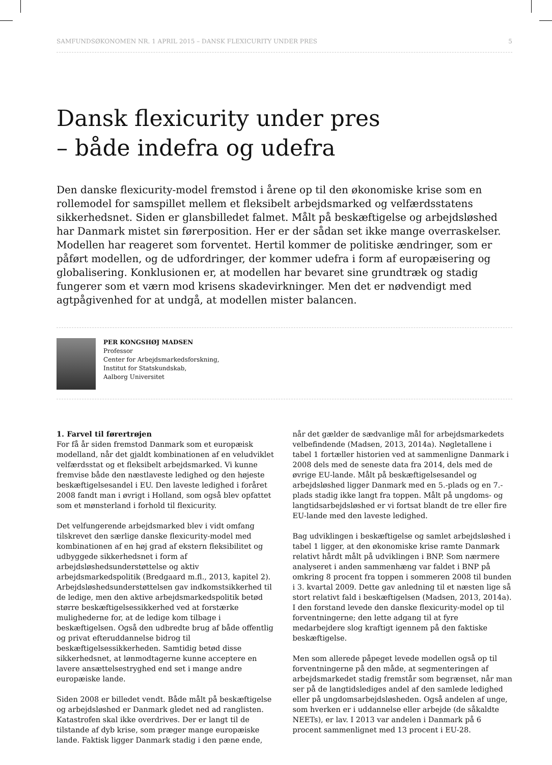SAMFUNDSØKONOMEN NR. 1 APRIL 2015 – DANSK FLEXICURITY UNDER PRES 5
Dansk flexicurity under pres
– både indefra og udefra
Den danske flexicurity-model fremstod i årene op til den økonomiske krise som en rollemodel for samspillet mellem et fleksibelt arbejdsmarked og velfærdsstatens sikkerhedsnet. Siden er glansbilledet falmet. Målt på beskæftigelse og arbejdsløshed har Danmark mistet sin førerposition. Her er der sådan set ikke mange overraskelser. Modellen har reageret som forventet. Hertil kommer de politiske ændringer, som er påført modellen, og de udfordringer, der kommer udefra i form af europæisering og globalisering. Konklusionen er, at modellen har bevaret sine grundtræk og stadig fungerer som et værn mod krisens skadevirkninger. Men det er nødvendigt med agtpågivenhed for at undgå, at modellen mister balancen.
PER KONGSHØJ MADSEN
Professor
Center for Arbejdsmarkedsforskning,
Institut for Statskundskab,
Aalborg Universitet
1. Farvel til førertrøjen
For få år siden fremstod Danmark som et europæisk modelland, når det gjaldt kombinationen af en veludviklet velfærdsstat og et fleksibelt arbejdsmarked. Vi kunne fremvise både den næstlaveste ledighed og den højeste beskæftigelsesandel i EU. Den laveste ledighed i foråret 2008 fandt man i øvrigt i Holland, som også blev opfattet som et mønsterland i forhold til flexicurity.
Det velfungerende arbejdsmarked blev i vidt omfang tilskrevet den særlige danske flexicurity-model med kombinationen af en høj grad af ekstern fleksibilitet og udbyggede sikkerhedsnet i form af arbejdsløshedsunderstøttelse og aktiv arbejdsmarkedspolitik (Bredgaard m.fl., 2013, kapitel 2). Arbejdsløshedsunderstøttelsen gav indkomstsikkerhed til de ledige, men den aktive arbejdsmarkedspolitik betød større beskæftigelsessikkerhed ved at forstærke mulighederne for, at de ledige kom tilbage i beskæftigelsen. Også den udbredte brug af både offentlig og privat efteruddannelse bidrog til beskæftigelsessikkerheden. Samtidig betød disse sikkerhedsnet, at lønmodtagerne kunne acceptere en lavere ansættelsestryghed end set i mange andre europæiske lande.
Siden 2008 er billedet vendt. Både målt på beskæftigelse og arbejdsløshed er Danmark gledet ned ad ranglisten. Katastrofen skal ikke overdrives. Der er langt til de tilstande af dyb krise, som præger mange europæiske lande. Faktisk ligger Danmark stadig i den pæne ende, når det gælder de sædvanlige mål for arbejdsmarkedets velbefindende (Madsen, 2013, 2014a). Nøgletallene i tabel 1 fortæller historien ved at sammenligne Danmark i 2008 dels med de seneste data fra 2014, dels med de øvrige EU-lande. Målt på beskæftigelsesandel og arbejdsløshed ligger Danmark med en 5.-plads og en 7.-plads stadig ikke langt fra toppen. Målt på ungdoms- og langtidsarbejdsløshed er vi fortsat blandt de tre eller fire EU-lande med den laveste ledighed.
Bag udviklingen i beskæftigelse og samlet arbejdsløshed i tabel 1 ligger, at den økonomiske krise ramte Danmark relativt hårdt målt på udviklingen i BNP. Som nærmere analyseret i anden sammenhæng var faldet i BNP på omkring 8 procent fra toppen i sommeren 2008 til bunden i 3. kvartal 2009. Dette gav anledning til et næsten lige så stort relativt fald i beskæftigelsen (Madsen, 2013, 2014a). I den forstand levede den danske flexicurity-model op til forventningerne; den lette adgang til at fyre medarbejdere slog kraftigt igennem på den faktiske beskæftigelse.
Men som allerede påpeget levede modellen også op til forventningerne på den måde, at segmenteringen af arbejdsmarkedet stadig fremstår som begrænset, når man ser på de langtidslediges andel af den samlede ledighed eller på ungdomsarbejdsløsheden. Også andelen af unge, som hverken er i uddannelse eller arbejde (de såkaldte NEETs), er lav. I 2013 var andelen i Danmark på 6 procent sammenlignet med 13 procent i EU-28.